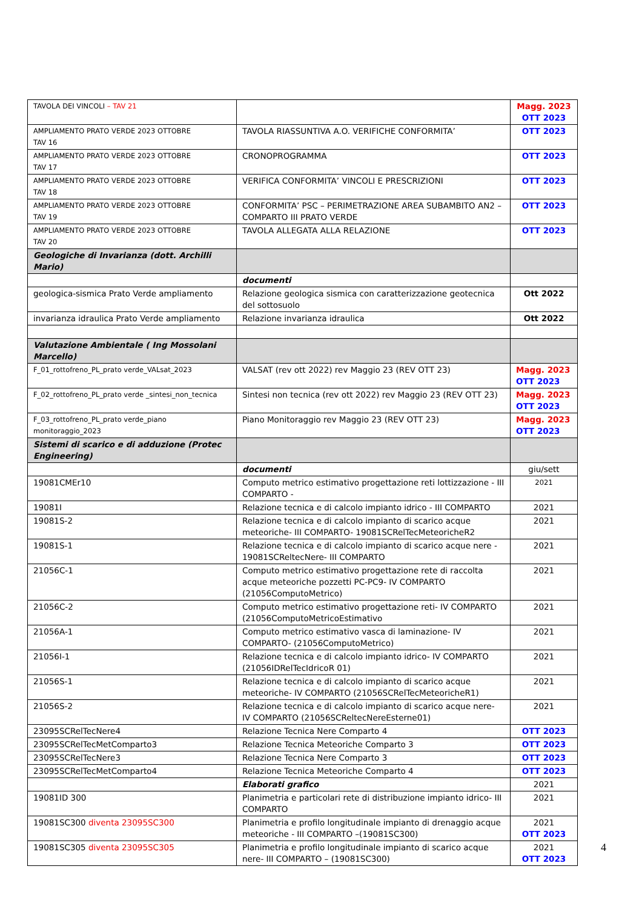| TAVOLA DEI VINCOLI – TAV 21 | | Magg. 2023 OTT 2023 |
| AMPLIAMENTO PRATO VERDE 2023 OTTOBRE TAV 16 | TAVOLA RIASSUNTIVA A.O. VERIFICHE CONFORMITA’ | OTT 2023 |
| AMPLIAMENTO PRATO VERDE 2023 OTTOBRE TAV 17 | CRONOPROGRAMMA | OTT 2023 |
| AMPLIAMENTO PRATO VERDE 2023 OTTOBRE TAV 18 | VERIFICA CONFORMITA’ VINCOLI E PRESCRIZIONI | OTT 2023 |
| AMPLIAMENTO PRATO VERDE 2023 OTTOBRE TAV 19 | CONFORMITA’ PSC – PERIMETRAZIONE AREA SUBAMBITO AN2 – COMPARTO III PRATO VERDE | OTT 2023 |
| AMPLIAMENTO PRATO VERDE 2023 OTTOBRE TAV 20 | TAVOLA ALLEGATA ALLA RELAZIONE | OTT 2023 |
| Geologiche di Invarianza (dott. Archilli Mario) | | |
| | documenti | |
| geologica-sismica Prato Verde ampliamento | Relazione geologica sismica con caratterizzazione geotecnica del sottosuolo | Ott 2022 |
| invarianza idraulica Prato Verde ampliamento | Relazione invarianza idraulica | Ott 2022 |
| Valutazione Ambientale ( Ing Mossolani Marcello) | | |
| F_01_rottofreno_PL_prato verde_VALsat_2023 | VALSAT (rev ott 2022) rev Maggio 23 (REV OTT 23) | Magg. 2023 OTT 2023 |
| F_02_rottofreno_PL_prato verde _sintesi_non_tecnica | Sintesi non tecnica (rev ott 2022) rev Maggio 23 (REV OTT 23) | Magg. 2023 OTT 2023 |
| F_03_rottofreno_PL_prato verde_piano monitoraggio_2023 | Piano Monitoraggio rev Maggio 23 (REV OTT 23) | Magg. 2023 OTT 2023 |
| Sistemi di scarico e di adduzione (Protec Engineering) | | |
| | documenti | giu/sett |
| 19081CMEr10 | Computo metrico estimativo progettazione reti lottizzazione - III COMPARTO - | 2021 |
| 19081I | Relazione tecnica e di calcolo impianto idrico - III COMPARTO | 2021 |
| 19081S-2 | Relazione tecnica e di calcolo impianto di scarico acque meteoriche- III COMPARTO- 19081SCRelTecMeteoricheR2 | 2021 |
| 19081S-1 | Relazione tecnica e di calcolo impianto di scarico acque nere - 19081SCReltecNere- III COMPARTO | 2021 |
| 21056C-1 | Computo metrico estimativo progettazione rete di raccolta acque meteoriche pozzetti PC-PC9- IV COMPARTO (21056ComputoMetrico) | 2021 |
| 21056C-2 | Computo metrico estimativo progettazione reti- IV COMPARTO (21056ComputoMetricoEstimativo | 2021 |
| 21056A-1 | Computo metrico estimativo vasca di laminazione- IV COMPARTO- (21056ComputoMetrico) | 2021 |
| 21056I-1 | Relazione tecnica e di calcolo impianto idrico- IV COMPARTO (21056IDRelTecIdricoR 01) | 2021 |
| 21056S-1 | Relazione tecnica e di calcolo impianto di scarico acque meteoriche- IV COMPARTO (21056SCRelTecMeteoricheR1) | 2021 |
| 21056S-2 | Relazione tecnica e di calcolo impianto di scarico acque nere- IV COMPARTO (21056SCReltecNereEsterne01) | 2021 |
| 23095SCRelTecNere4 | Relazione Tecnica Nere Comparto 4 | OTT 2023 |
| 23095SCRelTecMetComparto3 | Relazione Tecnica Meteoriche Comparto 3 | OTT 2023 |
| 23095SCRelTecNere3 | Relazione Tecnica Nere Comparto 3 | OTT 2023 |
| 23095SCRelTecMetComparto4 | Relazione Tecnica Meteoriche Comparto 4 | OTT 2023 |
| | Elaborati grafico | 2021 |
| 19081ID 300 | Planimetria e particolari rete di distribuzione impianto idrico- III COMPARTO | 2021 |
| 19081SC300 diventa 23095SC300 | Planimetria e profilo longitudinale impianto di drenaggio acque meteoriche - III COMPARTO –(19081SC300) | 2021 OTT 2023 |
| 19081SC305 diventa 23095SC305 | Planimetria e profilo longitudinale impianto di scarico acque nere- III COMPARTO – (19081SC300) | 2021 OTT 2023 |
4